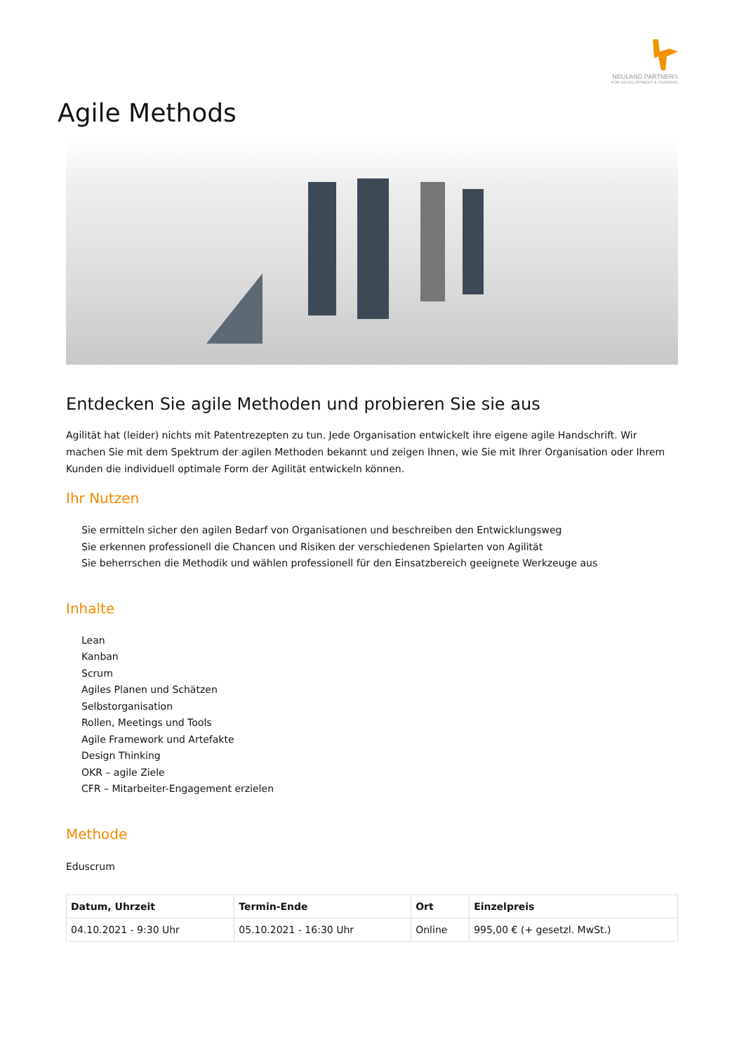NEULAND PARTNERS
FOR DEVELOPMENT & TRAINING
Agile Methods
Entdecken Sie agile Methoden und probieren Sie sie aus
Agilität hat (leider) nichts mit Patentrezepten zu tun. Jede Organisation entwickelt ihre eigene agile Handschrift. Wir machen Sie mit dem Spektrum der agilen Methoden bekannt und zeigen Ihnen, wie Sie mit Ihrer Organisation oder Ihrem Kunden die individuell optimale Form der Agilität entwickeln können.
Ihr Nutzen
Sie ermitteln sicher den agilen Bedarf von Organisationen und beschreiben den Entwicklungsweg
Sie erkennen professionell die Chancen und Risiken der verschiedenen Spielarten von Agilität
Sie beherrschen die Methodik und wählen professionell für den Einsatzbereich geeignete Werkzeuge aus
Inhalte
Lean
Kanban
Scrum
Agiles Planen und Schätzen
Selbstorganisation
Rollen, Meetings und Tools
Agile Framework und Artefakte
Design Thinking
OKR – agile Ziele
CFR – Mitarbeiter-Engagement erzielen
Methode
Eduscrum
| Datum, Uhrzeit | Termin-Ende | Ort | Einzelpreis |
| --- | --- | --- | --- |
| 04.10.2021 - 9:30 Uhr | 05.10.2021 - 16:30 Uhr | Online | 995,00 € (+ gesetzl. MwSt.) |